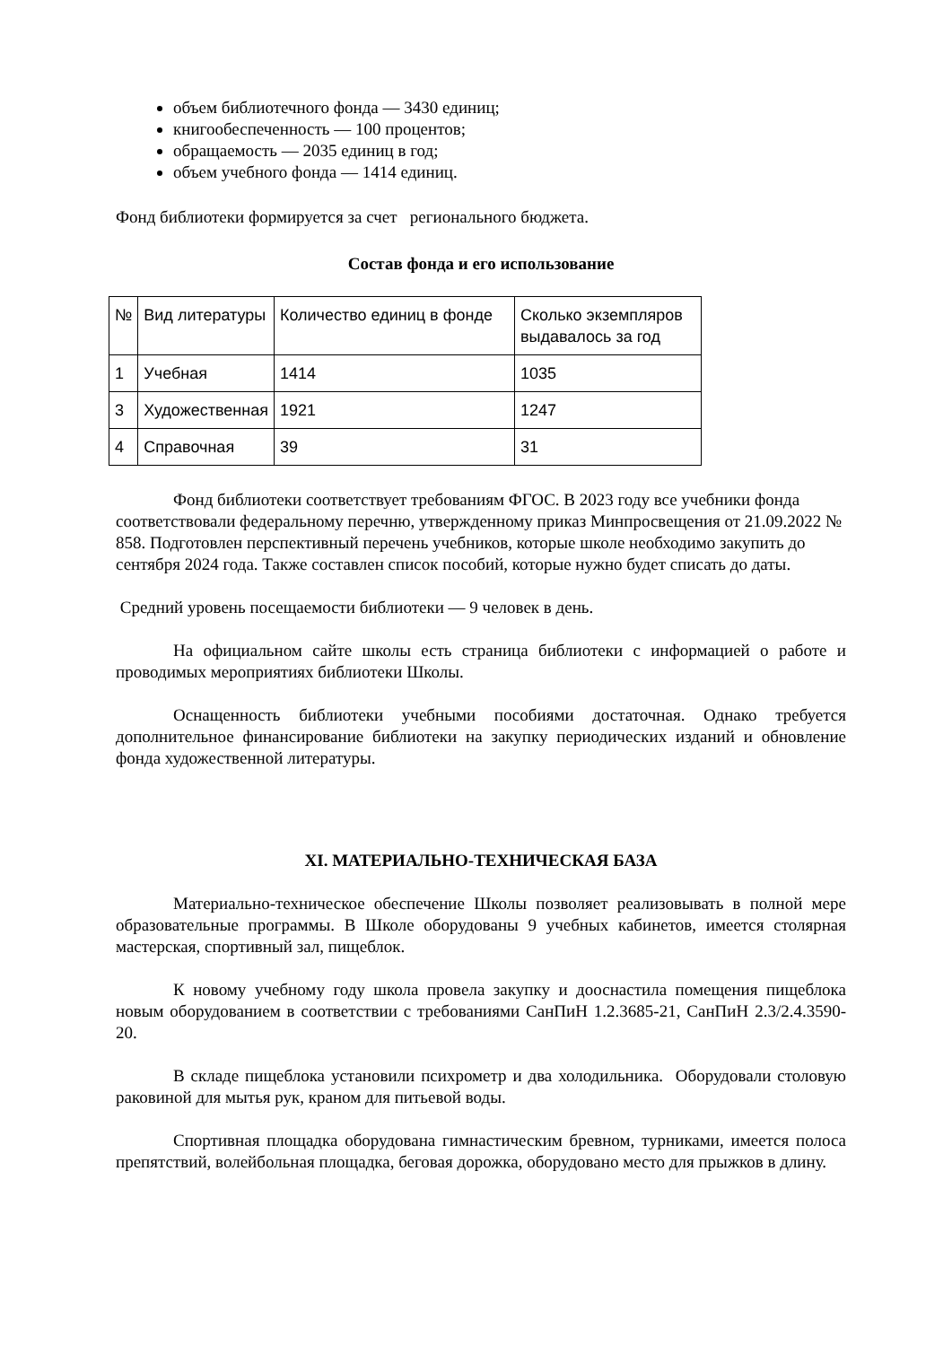объем библиотечного фонда — 3430 единиц;
книгообеспеченность — 100 процентов;
обращаемость — 2035 единиц в год;
объем учебного фонда — 1414 единиц.
Фонд библиотеки формируется за счет регионального бюджета.
Состав фонда и его использование
| № | Вид литературы | Количество единиц в фонде | Сколько экземпляров выдавалось за год |
| 1 | Учебная | 1414 | 1035 |
| 3 | Художественная | 1921 | 1247 |
| 4 | Справочная | 39 | 31 |
Фонд библиотеки соответствует требованиям ФГОС. В 2023 году все учебники фонда соответствовали федеральному перечню, утвержденному приказ Минпросвещения от 21.09.2022 № 858. Подготовлен перспективный перечень учебников, которые школе необходимо закупить до сентября 2024 года. Также составлен список пособий, которые нужно будет списать до даты.
Средний уровень посещаемости библиотеки — 9 человек в день.
На официальном сайте школы есть страница библиотеки с информацией о работе и проводимых мероприятиях библиотеки Школы.
Оснащенность библиотеки учебными пособиями достаточная. Однако требуется дополнительное финансирование библиотеки на закупку периодических изданий и обновление фонда художественной литературы.
XI. МАТЕРИАЛЬНО-ТЕХНИЧЕСКАЯ БАЗА
Материально-техническое обеспечение Школы позволяет реализовывать в полной мере образовательные программы. В Школе оборудованы 9 учебных кабинетов, имеется столярная мастерская, спортивный зал, пищеблок.
К новому учебному году школа провела закупку и дооснастила помещения пищеблока новым оборудованием в соответствии с требованиями СанПиН 1.2.3685-21, СанПиН 2.3/2.4.3590-20.
В складе пищеблока установили психрометр и два холодильника. Оборудовали столовую раковиной для мытья рук, краном для питьевой воды.
Спортивная площадка оборудована гимнастическим бревном, турниками, имеется полоса препятствий, волейбольная площадка, беговая дорожка, оборудовано место для прыжков в длину.